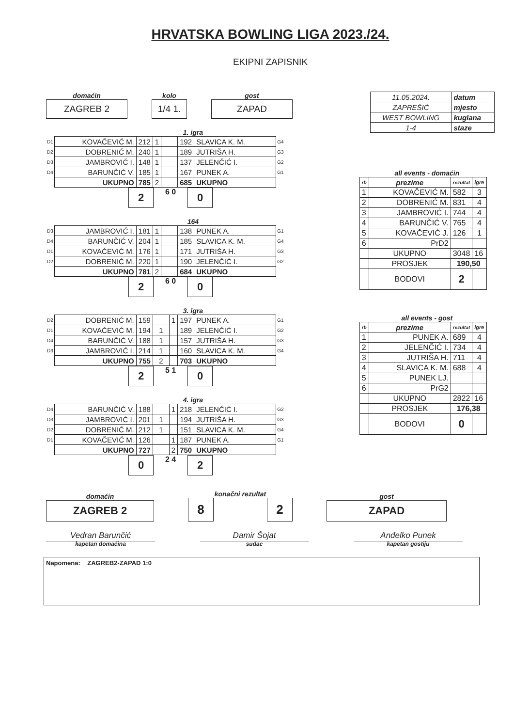HRVATSKA BOWLING LIGA 2023./24.
EKIPNI ZAPISNIK
domaćin
ZAGREB 2
kolo
1/4 1.
gost
ZAPAD
1. igra
| D1 | KOVAČEVIĆ M. | 212 | 1 | | 192 | SLAVICA K. M. | G4 |
| D2 | DOBRENIĆ M. | 240 | 1 | | 189 | JUTRIŠA H. | G3 |
| D3 | JAMBROVIĆ I. | 148 | 1 | | 137 | JELENČIĆ I. | G2 |
| D4 | BARUNČIĆ V. | 185 | 1 | | 167 | PUNEK A. | G1 |
| | UKUPNO | 785 | 2 | | 685 | UKUPNO | |
2
6 0
0
164
| D3 | JAMBROVIĆ I. | 181 | 1 | | 138 | PUNEK A. | G1 |
| D4 | BARUNČIĆ V. | 204 | 1 | | 185 | SLAVICA K. M. | G4 |
| D1 | KOVAČEVIĆ M. | 176 | 1 | | 171 | JUTRIŠA H. | G3 |
| D2 | DOBRENIĆ M. | 220 | 1 | | 190 | JELENČIĆ I. | G2 |
| | UKUPNO | 781 | 2 | | 684 | UKUPNO | |
2
6 0
0
3. igra
| D2 | DOBRENIĆ M. | 159 | | 1 | 197 | PUNEK A. | G1 |
| D1 | KOVAČEVIĆ M. | 194 | 1 | | 189 | JELENČIĆ I. | G2 |
| D4 | BARUNČIĆ V. | 188 | 1 | | 157 | JUTRIŠA H. | G3 |
| D3 | JAMBROVIĆ I. | 214 | 1 | | 160 | SLAVICA K. M. | G4 |
| | UKUPNO | 755 | 2 | | 703 | UKUPNO | |
2
5 1
0
4. igra
| D4 | BARUNČIĆ V. | 188 | | 1 | 218 | JELENČIĆ I. | G2 |
| D3 | JAMBROVIĆ I. | 201 | 1 | | 194 | JUTRIŠA H. | G3 |
| D2 | DOBRENIĆ M. | 212 | 1 | | 151 | SLAVICA K. M. | G4 |
| D1 | KOVAČEVIĆ M. | 126 | | 1 | 187 | PUNEK A. | G1 |
| | UKUPNO | 727 | | 2 | 750 | UKUPNO | |
0
2 4
2
| 11.05.2024. | datum |
| ZAPREŠIĆ | mjesto |
| WEST BOWLING | kuglana |
| 1-4 | staze |
all events - domaćin
| rb | prezime | rezultat | igre |
| --- | --- | --- | --- |
| 1 | KOVAČEVIĆ M. | 582 | 3 |
| 2 | DOBRENIĆ M. | 831 | 4 |
| 3 | JAMBROVIĆ I. | 744 | 4 |
| 4 | BARUNČIĆ V. | 765 | 4 |
| 5 | KOVAČEVIĆ J. | 126 | 1 |
| 6 | PrD2 | | |
| | UKUPNO | 3048 | 16 |
| | PROSJEK | 190,50 | |
| | BODOVI | 2 | |
all events - gost
| rb | prezime | rezultat | igre |
| --- | --- | --- | --- |
| 1 | PUNEK A. | 689 | 4 |
| 2 | JELENČIĆ I. | 734 | 4 |
| 3 | JUTRIŠA H. | 711 | 4 |
| 4 | SLAVICA K. M. | 688 | 4 |
| 5 | PUNEK LJ. | | |
| 6 | PrG2 | | |
| | UKUPNO | 2822 | 16 |
| | PROSJEK | 176,38 | |
| | BODOVI | 0 | |
domaćin
ZAGREB 2
konačni rezultat
8 2
gost
ZAPAD
Vedran Barunčić
kapetan domaćina
Damir Šojat
sudac
Anđelko Punek
kapetan gostiju
Napomena: ZAGREB2-ZAPAD 1:0